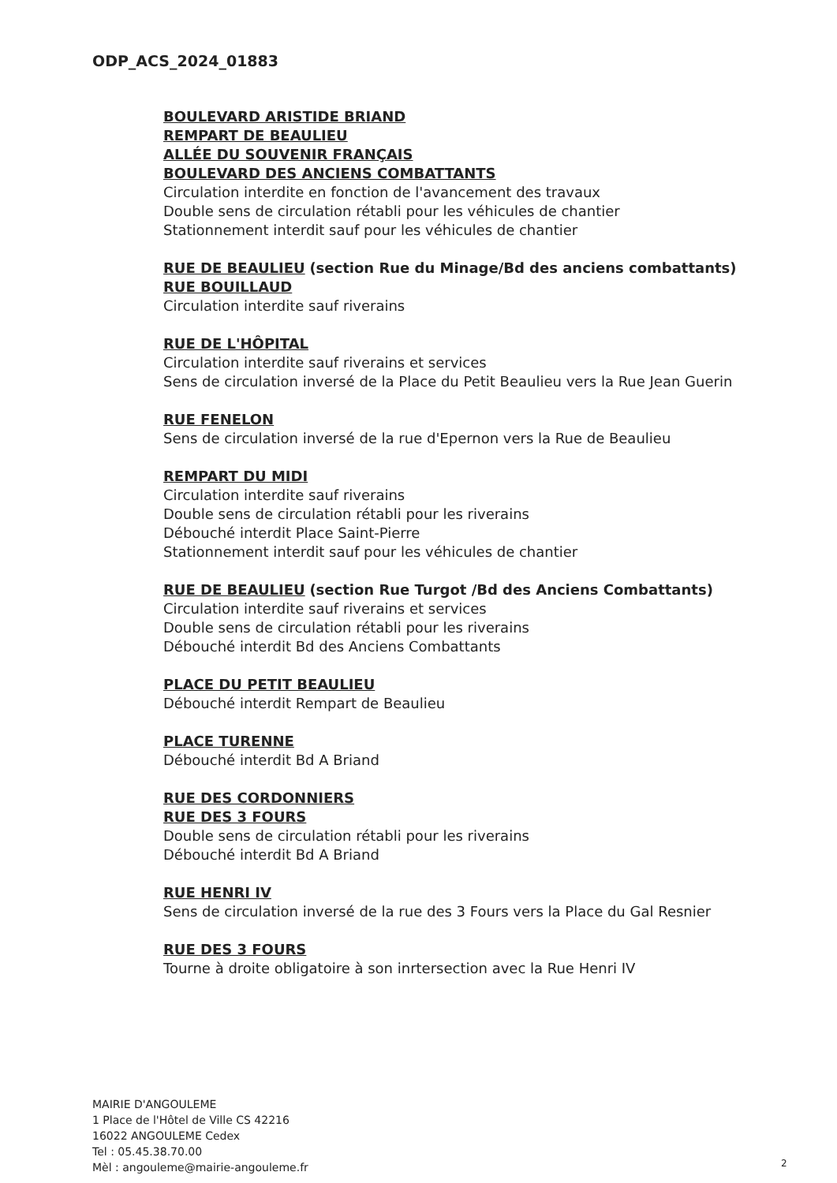ODP_ACS_2024_01883
BOULEVARD ARISTIDE BRIAND
REMPART DE BEAULIEU
ALLÉE DU SOUVENIR FRANÇAIS
BOULEVARD DES ANCIENS COMBATTANTS
Circulation interdite en fonction de l'avancement des travaux
Double sens de circulation rétabli pour les véhicules de chantier
Stationnement interdit sauf pour les véhicules de chantier
RUE DE BEAULIEU (section Rue du Minage/Bd des anciens combattants)
RUE BOUILLAUD
Circulation interdite sauf riverains
RUE DE L'HÔPITAL
Circulation interdite sauf riverains et services
Sens de circulation inversé de la Place du Petit Beaulieu vers la Rue Jean Guerin
RUE FENELON
Sens de circulation inversé de la rue d'Epernon vers la Rue de Beaulieu
REMPART DU MIDI
Circulation interdite sauf riverains
Double sens de circulation rétabli pour les riverains
Débouché interdit Place Saint-Pierre
Stationnement interdit sauf pour les véhicules de chantier
RUE DE BEAULIEU (section Rue Turgot /Bd des Anciens Combattants)
Circulation interdite sauf riverains et services
Double sens de circulation rétabli pour les riverains
Débouché interdit Bd des Anciens Combattants
PLACE DU PETIT BEAULIEU
Débouché interdit Rempart de Beaulieu
PLACE TURENNE
Débouché interdit Bd A Briand
RUE DES CORDONNIERS
RUE DES 3 FOURS
Double sens de circulation rétabli pour les riverains
Débouché interdit Bd A Briand
RUE HENRI IV
Sens de circulation inversé de la rue des 3 Fours vers la Place du Gal Resnier
RUE DES 3 FOURS
Tourne à droite obligatoire à son inrtersection avec la Rue Henri IV
MAIRIE D'ANGOULEME
1 Place de l'Hôtel de Ville CS 42216
16022 ANGOULEME Cedex
Tel : 05.45.38.70.00
Mèl : angouleme@mairie-angouleme.fr
2